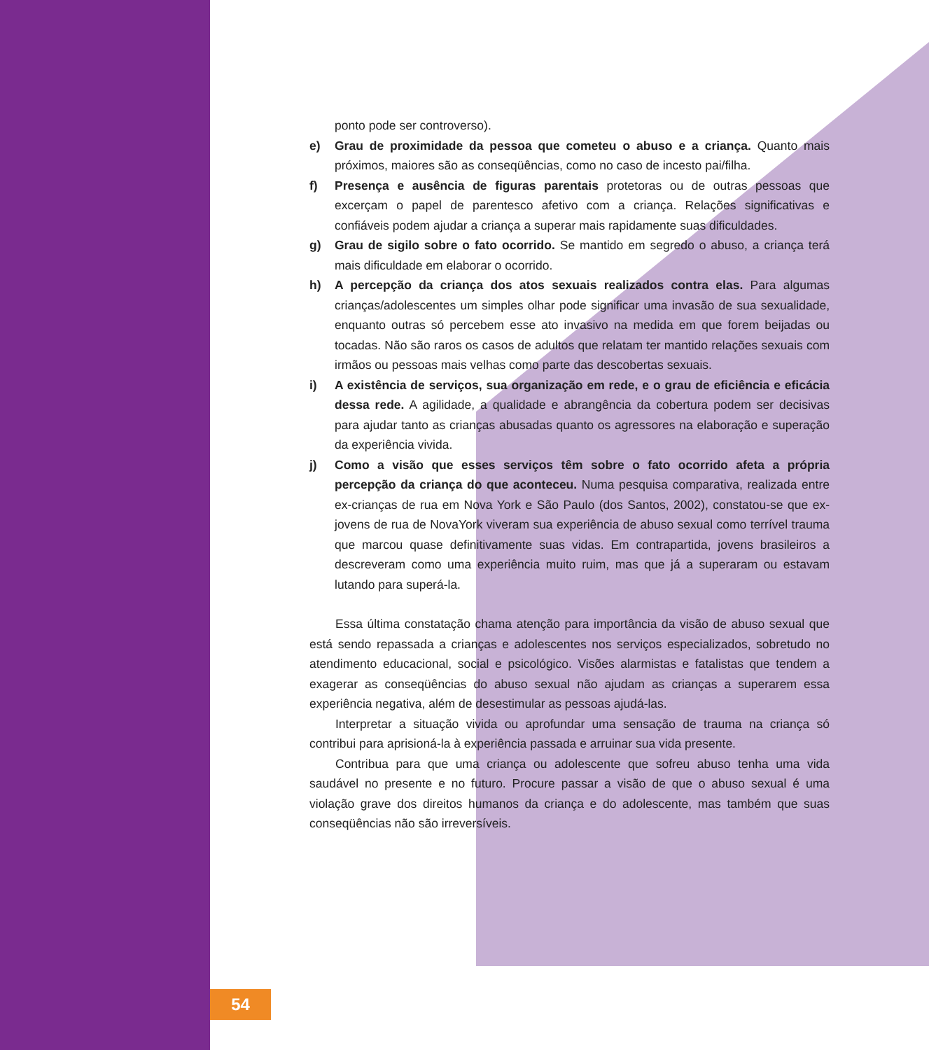ponto pode ser controverso).
e) Grau de proximidade da pessoa que cometeu o abuso e a criança. Quanto mais próximos, maiores são as conseqüências, como no caso de incesto pai/filha.
f) Presença e ausência de figuras parentais protetoras ou de outras pessoas que excerçam o papel de parentesco afetivo com a criança. Relações significativas e confiáveis podem ajudar a criança a superar mais rapidamente suas dificuldades.
g) Grau de sigilo sobre o fato ocorrido. Se mantido em segredo o abuso, a criança terá mais dificuldade em elaborar o ocorrido.
h) A percepção da criança dos atos sexuais realizados contra elas. Para algumas crianças/adolescentes um simples olhar pode significar uma invasão de sua sexualidade, enquanto outras só percebem esse ato invasivo na medida em que forem beijadas ou tocadas. Não são raros os casos de adultos que relatam ter mantido relações sexuais com irmãos ou pessoas mais velhas como parte das descobertas sexuais.
i) A existência de serviços, sua organização em rede, e o grau de eficiência e eficácia dessa rede. A agilidade, a qualidade e abrangência da cobertura podem ser decisivas para ajudar tanto as crianças abusadas quanto os agressores na elaboração e superação da experiência vivida.
j) Como a visão que esses serviços têm sobre o fato ocorrido afeta a própria percepção da criança do que aconteceu. Numa pesquisa comparativa, realizada entre ex-crianças de rua em Nova York e São Paulo (dos Santos, 2002), constatou-se que ex-jovens de rua de NovaYork viveram sua experiência de abuso sexual como terrível trauma que marcou quase definitivamente suas vidas. Em contrapartida, jovens brasileiros a descreveram como uma experiência muito ruim, mas que já a superaram ou estavam lutando para superá-la.
Essa última constatação chama atenção para importância da visão de abuso sexual que está sendo repassada a crianças e adolescentes nos serviços especializados, sobretudo no atendimento educacional, social e psicológico. Visões alarmistas e fatalistas que tendem a exagerar as conseqüências do abuso sexual não ajudam as crianças a superarem essa experiência negativa, além de desestimular as pessoas ajudá-las.
Interpretar a situação vivida ou aprofundar uma sensação de trauma na criança só contribui para aprisioná-la à experiência passada e arruinar sua vida presente.
Contribua para que uma criança ou adolescente que sofreu abuso tenha uma vida saudável no presente e no futuro. Procure passar a visão de que o abuso sexual é uma violação grave dos direitos humanos da criança e do adolescente, mas também que suas conseqüências não são irreversíveis.
54